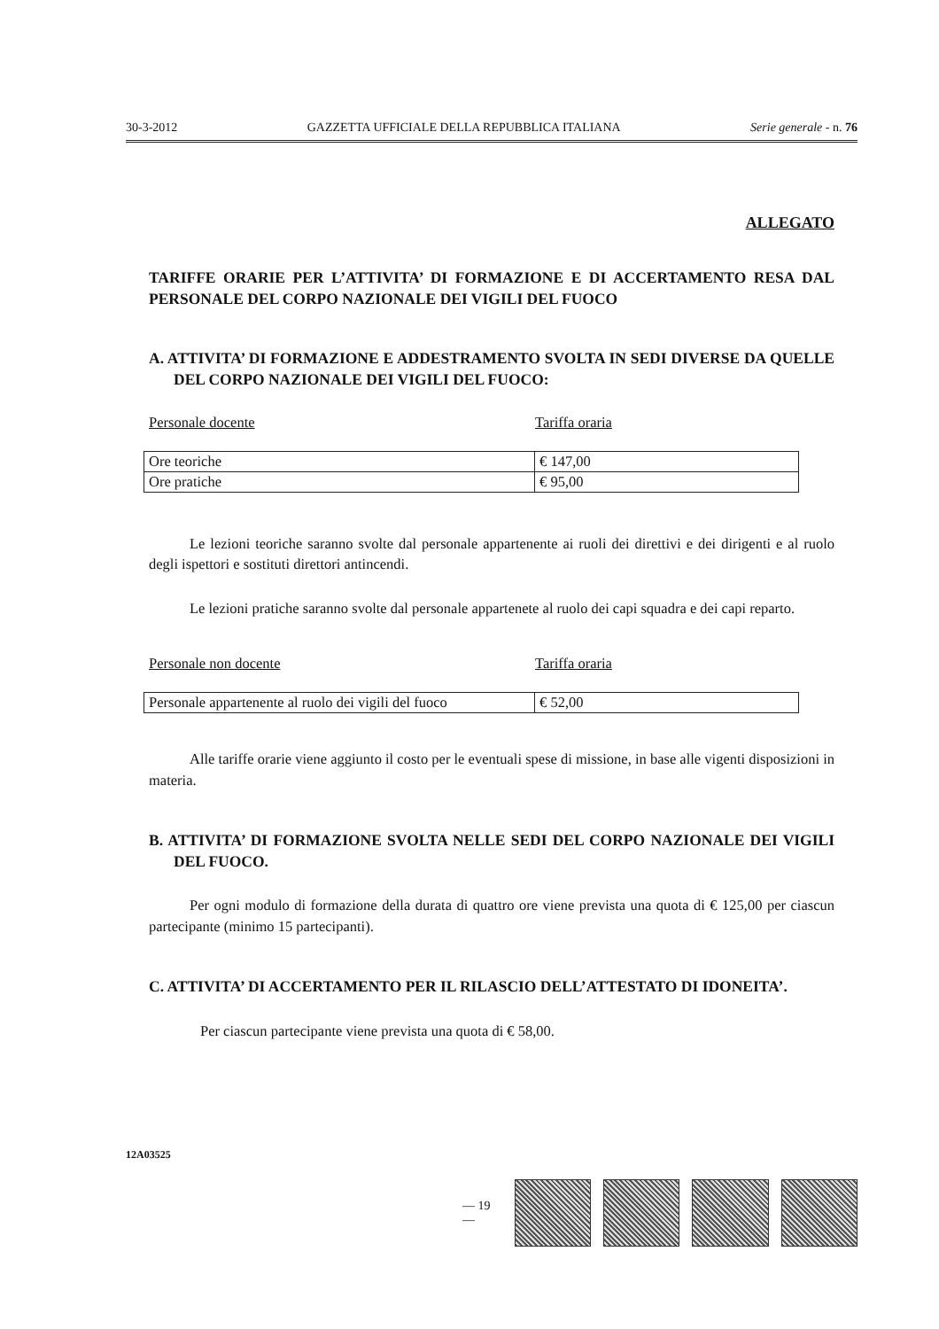30-3-2012 GAZZETTA UFFICIALE DELLA REPUBBLICA ITALIANA Serie generale - n. 76
ALLEGATO
TARIFFE ORARIE PER L’ATTIVITA’ DI FORMAZIONE E DI ACCERTAMENTO RESA DAL PERSONALE DEL CORPO NAZIONALE DEI VIGILI DEL FUOCO
A. ATTIVITA’ DI FORMAZIONE E ADDESTRAMENTO SVOLTA IN SEDI DIVERSE DA QUELLE DEL CORPO NAZIONALE DEI VIGILI DEL FUOCO:
Personale docente Tariffa oraria
| Ore teoriche | € 147,00 |
| Ore pratiche | € 95,00 |
Le lezioni teoriche saranno svolte dal personale appartenente ai ruoli dei direttivi e dei dirigenti e al ruolo degli ispettori e sostituti direttori antincendi.
Le lezioni pratiche saranno svolte dal personale appartenete al ruolo dei capi squadra e dei capi reparto.
Personale non docente Tariffa oraria
| Personale appartenente al ruolo dei vigili del fuoco | € 52,00 |
Alle tariffe orarie viene aggiunto il costo per le eventuali spese di missione, in base alle vigenti disposizioni in materia.
B. ATTIVITA’ DI FORMAZIONE SVOLTA NELLE SEDI DEL CORPO NAZIONALE DEI VIGILI DEL FUOCO.
Per ogni modulo di formazione della durata di quattro ore viene prevista una quota di € 125,00 per ciascun partecipante (minimo 15 partecipanti).
C. ATTIVITA’ DI ACCERTAMENTO PER IL RILASCIO DELL’ATTESTATO DI IDONEITA’.
Per ciascun partecipante viene prevista una quota di € 58,00.
12A03525
— 19 —